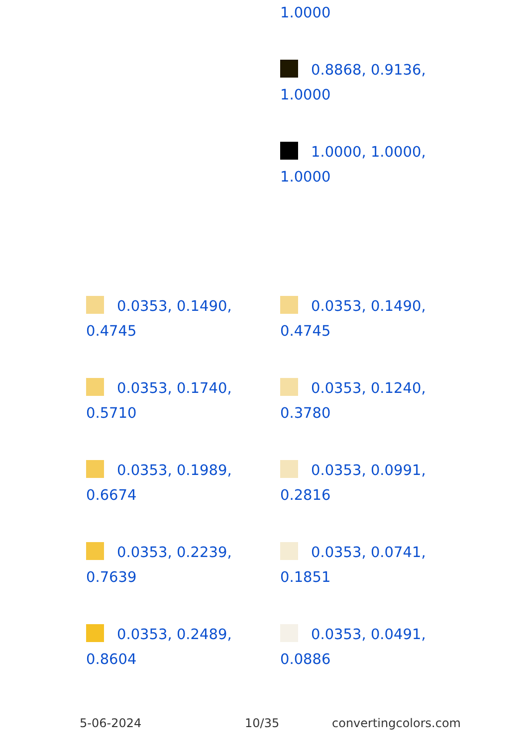1.0000
0.8868, 0.9136, 1.0000
1.0000, 1.0000, 1.0000
0.0353, 0.1490, 0.4745
0.0353, 0.1490, 0.4745
0.0353, 0.1740, 0.5710
0.0353, 0.1240, 0.3780
0.0353, 0.1989, 0.6674
0.0353, 0.0991, 0.2816
0.0353, 0.2239, 0.7639
0.0353, 0.0741, 0.1851
0.0353, 0.2489, 0.8604
0.0353, 0.0491, 0.0886
5-06-2024 10/35 convertingcolors.com